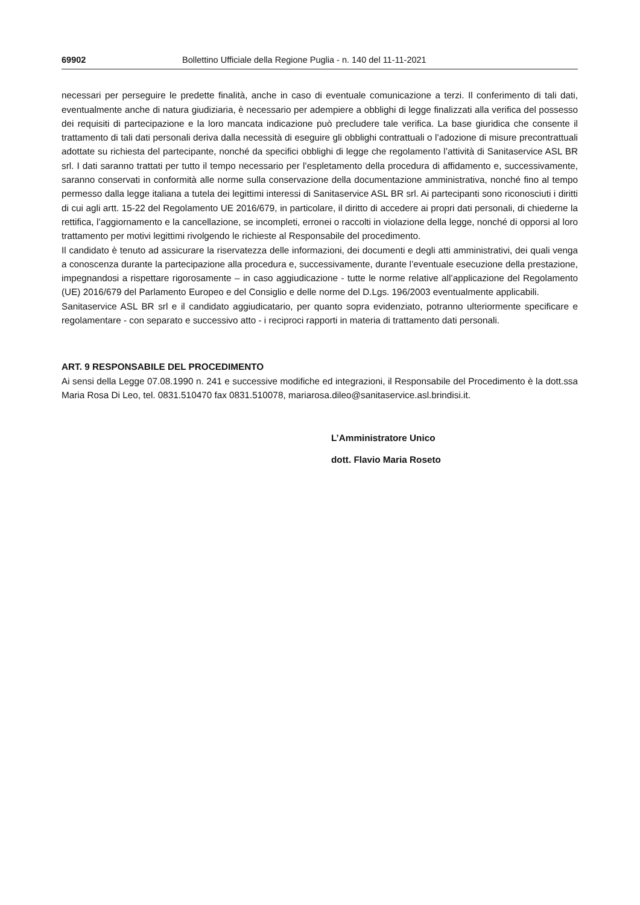69902 Bollettino Ufficiale della Regione Puglia - n. 140 del 11-11-2021
necessari per perseguire le predette finalità, anche in caso di eventuale comunicazione a terzi. Il conferimento di tali dati, eventualmente anche di natura giudiziaria, è necessario per adempiere a obblighi di legge finalizzati alla verifica del possesso dei requisiti di partecipazione e la loro mancata indicazione può precludere tale verifica. La base giuridica che consente il trattamento di tali dati personali deriva dalla necessità di eseguire gli obblighi contrattuali o l’adozione di misure precontrattuali adottate su richiesta del partecipante, nonché da specifici obblighi di legge che regolamento l’attività di Sanitaservice ASL BR srl. I dati saranno trattati per tutto il tempo necessario per l’espletamento della procedura di affidamento e, successivamente, saranno conservati in conformità alle norme sulla conservazione della documentazione amministrativa, nonché fino al tempo permesso dalla legge italiana a tutela dei legittimi interessi di Sanitaservice ASL BR srl. Ai partecipanti sono riconosciuti i diritti di cui agli artt. 15-22 del Regolamento UE 2016/679, in particolare, il diritto di accedere ai propri dati personali, di chiederne la rettifica, l’aggiornamento e la cancellazione, se incompleti, erronei o raccolti in violazione della legge, nonché di opporsi al loro trattamento per motivi legittimi rivolgendo le richieste al Responsabile del procedimento.
Il candidato è tenuto ad assicurare la riservatezza delle informazioni, dei documenti e degli atti amministrativi, dei quali venga a conoscenza durante la partecipazione alla procedura e, successivamente, durante l’eventuale esecuzione della prestazione, impegnandosi a rispettare rigorosamente – in caso aggiudicazione - tutte le norme relative all’applicazione del Regolamento (UE) 2016/679 del Parlamento Europeo e del Consiglio e delle norme del D.Lgs. 196/2003 eventualmente applicabili.
Sanitaservice ASL BR srl e il candidato aggiudicatario, per quanto sopra evidenziato, potranno ulteriormente specificare e regolamentare - con separato e successivo atto - i reciproci rapporti in materia di trattamento dati personali.
ART. 9 RESPONSABILE DEL PROCEDIMENTO
Ai sensi della Legge 07.08.1990 n. 241 e successive modifiche ed integrazioni, il Responsabile del Procedimento è la dott.ssa Maria Rosa Di Leo, tel. 0831.510470 fax 0831.510078, mariarosa.dileo@sanitaservice.asl.brindisi.it.
L’Amministratore Unico
dott. Flavio Maria Roseto